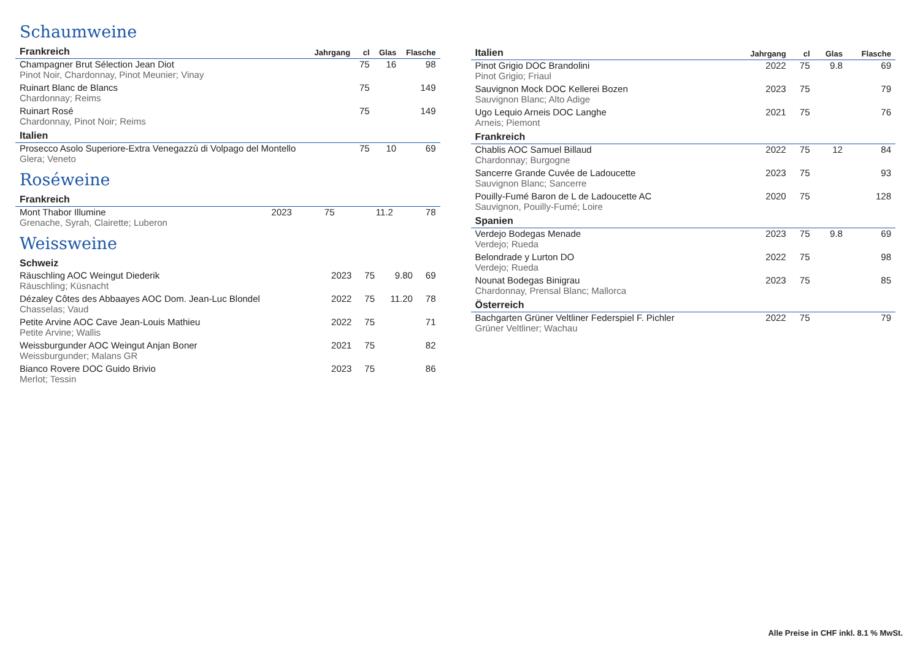Schaumweine
| Frankreich | Jahrgang | cl | Glas | Flasche |
| --- | --- | --- | --- | --- |
| Champagner Brut Sélection Jean Diot | | 75 | 16 | 98 |
| Pinot Noir, Chardonnay, Pinot Meunier; Vinay | | | | |
| Ruinart Blanc de Blancs | | 75 | | 149 |
| Chardonnay; Reims | | | | |
| Ruinart Rosé | | 75 | | 149 |
| Chardonnay, Pinot Noir; Reims | | | | |
| Italien | | | | |
| Prosecco Asolo Superiore-Extra Venegazzù di Volpago del Montello | | 75 | 10 | 69 |
| Glera; Veneto | | | | |
Roséweine
| Frankreich | | | | |
| --- | --- | --- | --- | --- |
| Mont Thabor Illumine | 2023 | 75 | 11.2 | 78 |
| Grenache, Syrah, Clairette; Luberon | | | | |
Weissweine
| Schweiz | | | | |
| --- | --- | --- | --- | --- |
| Räuschling AOC Weingut Diederik | 2023 | 75 | 9.80 | 69 |
| Räuschling; Küsnacht | | | | |
| Dézaley Côtes des Abbaayes AOC Dom. Jean-Luc Blondel | 2022 | 75 | 11.20 | 78 |
| Chasselas; Vaud | | | | |
| Petite Arvine AOC Cave Jean-Louis Mathieu | 2022 | 75 | | 71 |
| Petite Arvine; Wallis | | | | |
| Weissburgunder AOC Weingut Anjan Boner | 2021 | 75 | | 82 |
| Weissburgunder; Malans GR | | | | |
| Bianco Rovere DOC Guido Brivio | 2023 | 75 | | 86 |
| Merlot; Tessin | | | | |
| Italien | Jahrgang | cl | Glas | Flasche |
| --- | --- | --- | --- | --- |
| Pinot Grigio DOC Brandolini | 2022 | 75 | 9.8 | 69 |
| Pinot Grigio; Friaul | | | | |
| Sauvignon Mock DOC Kellerei Bozen | 2023 | 75 | | 79 |
| Sauvignon Blanc; Alto Adige | | | | |
| Ugo Lequio Arneis DOC Langhe | 2021 | 75 | | 76 |
| Arneis; Piemont | | | | |
| Frankreich | | | | |
| Chablis AOC Samuel Billaud | 2022 | 75 | 12 | 84 |
| Chardonnay; Burgogne | | | | |
| Sancerre Grande Cuvée de Ladoucette | 2023 | 75 | | 93 |
| Sauvignon Blanc; Sancerre | | | | |
| Pouilly-Fumé Baron de L de Ladoucette AC | 2020 | 75 | | 128 |
| Sauvignon, Pouilly-Fumé; Loire | | | | |
| Spanien | | | | |
| Verdejo Bodegas Menade | 2023 | 75 | 9.8 | 69 |
| Verdejo; Rueda | | | | |
| Belondrade y Lurton DO | 2022 | 75 | | 98 |
| Verdejo; Rueda | | | | |
| Nounat Bodegas Binigrau | 2023 | 75 | | 85 |
| Chardonnay, Prensal Blanc; Mallorca | | | | |
| Österreich | | | | |
| Bachgarten Grüner Veltliner Federspiel F. Pichler | 2022 | 75 | | 79 |
| Grüner Veltliner; Wachau | | | | |
Alle Preise in CHF inkl. 8.1 % MwSt.